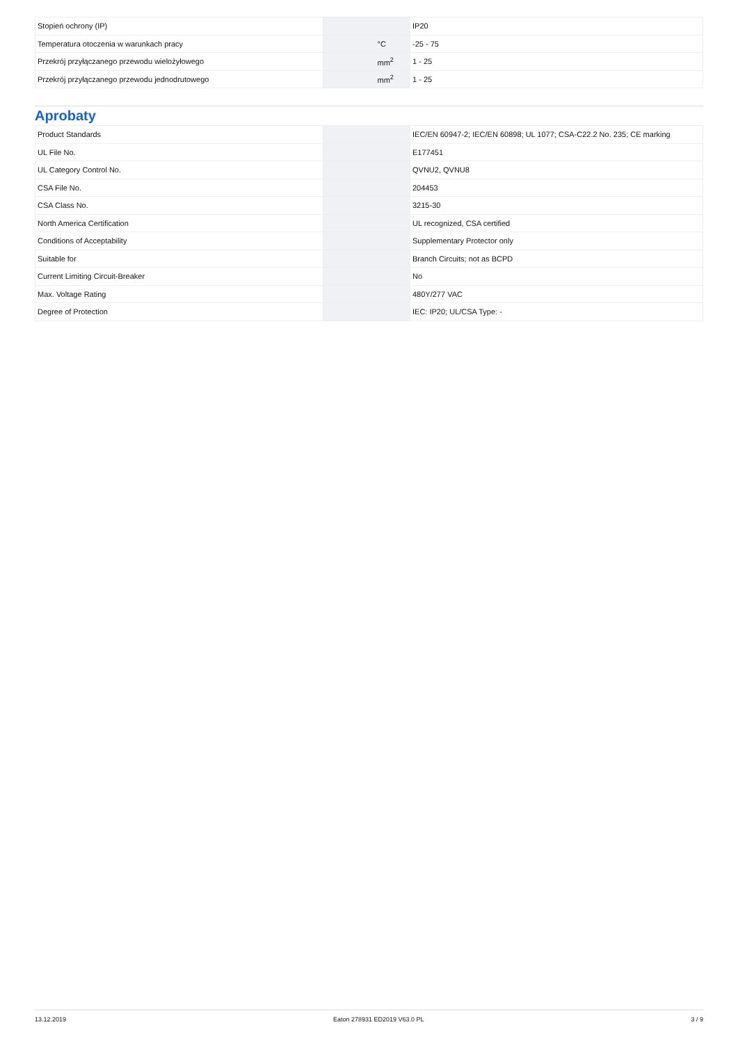| Stopień ochrony (IP) | | | IP20 |
| Temperatura otoczenia w warunkach pracy | | °C | -25 - 75 |
| Przekrój przyłączanego przewodu wielożyłowego | | mm<sup>2</sup> | 1 - 25 |
| Przekrój przyłączanego przewodu jednodrutowego | | mm<sup>2</sup> | 1 - 25 |
Aprobaty
| Product Standards | | | IEC/EN 60947-2; IEC/EN 60898; UL 1077; CSA-C22.2 No. 235; CE marking |
| UL File No. | | | E177451 |
| UL Category Control No. | | | QVNU2, QVNU8 |
| CSA File No. | | | 204453 |
| CSA Class No. | | | 3215-30 |
| North America Certification | | | UL recognized, CSA certified |
| Conditions of Acceptability | | | Supplementary Protector only |
| Suitable for | | | Branch Circuits; not as BCPD |
| Current Limiting Circuit-Breaker | | | No |
| Max. Voltage Rating | | | 480Y/277 VAC |
| Degree of Protection | | | IEC: IP20; UL/CSA Type: - |
13.12.2019 Eaton 278931 ED2019 V63.0 PL 3 / 9